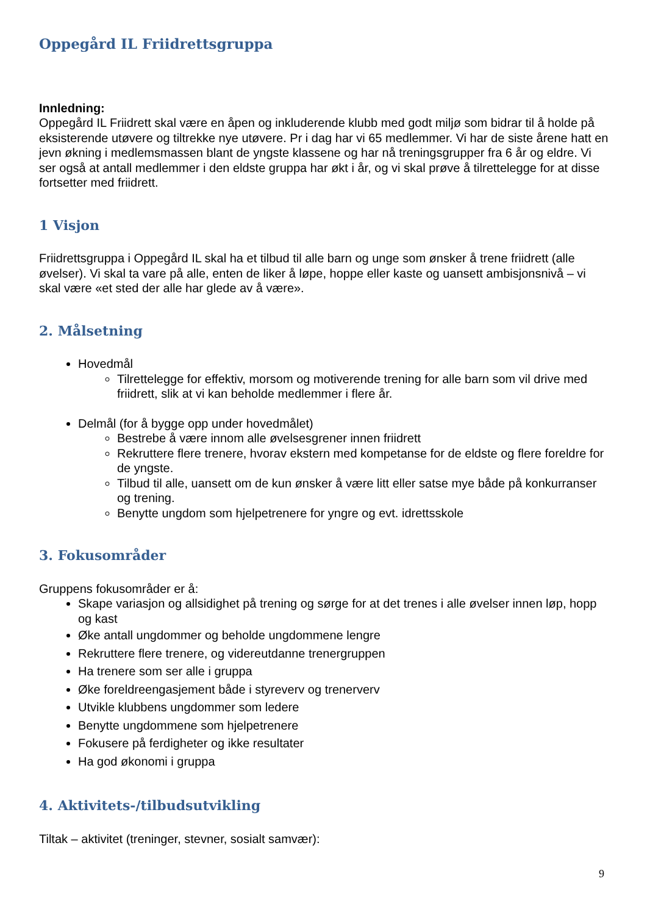Oppegård IL Friidrettsgruppa
Innledning:
Oppegård IL Friidrett skal være en åpen og inkluderende klubb med godt miljø som bidrar til å holde på eksisterende utøvere og tiltrekke nye utøvere. Pr i dag har vi 65 medlemmer. Vi har de siste årene hatt en jevn økning i medlemsmassen blant de yngste klassene og har nå treningsgrupper fra 6 år og eldre. Vi ser også at antall medlemmer i den eldste gruppa har økt i år, og vi skal prøve å tilrettelegge for at disse fortsetter med friidrett.
1 Visjon
Friidrettsgruppa i Oppegård IL skal ha et tilbud til alle barn og unge som ønsker å trene friidrett (alle øvelser). Vi skal ta vare på alle, enten de liker å løpe, hoppe eller kaste og uansett ambisjonsnivå – vi skal være «et sted der alle har glede av å være».
2. Målsetning
Hovedmål
Tilrettelegge for effektiv, morsom og motiverende trening for alle barn som vil drive med friidrett, slik at vi kan beholde medlemmer i flere år.
Delmål (for å bygge opp under hovedmålet)
Bestrebe å være innom alle øvelsesgrener innen friidrett
Rekruttere flere trenere, hvorav ekstern med kompetanse for de eldste og flere foreldre for de yngste.
Tilbud til alle, uansett om de kun ønsker å være litt eller satse mye både på konkurranser og trening.
Benytte ungdom som hjelpetrenere for yngre og evt. idrettsskole
3. Fokusområder
Gruppens fokusområder er å:
Skape variasjon og allsidighet på trening og sørge for at det trenes i alle øvelser innen løp, hopp og kast
Øke antall ungdommer og beholde ungdommene lengre
Rekruttere flere trenere, og videreutdanne trenergruppen
Ha trenere som ser alle i gruppa
Øke foreldreengasjement både i styreverv og trenerverv
Utvikle klubbens ungdommer som ledere
Benytte ungdommene som hjelpetrenere
Fokusere på ferdigheter og ikke resultater
Ha god økonomi i gruppa
4. Aktivitets-/tilbudsutvikling
Tiltak – aktivitet (treninger, stevner, sosialt samvær):
9